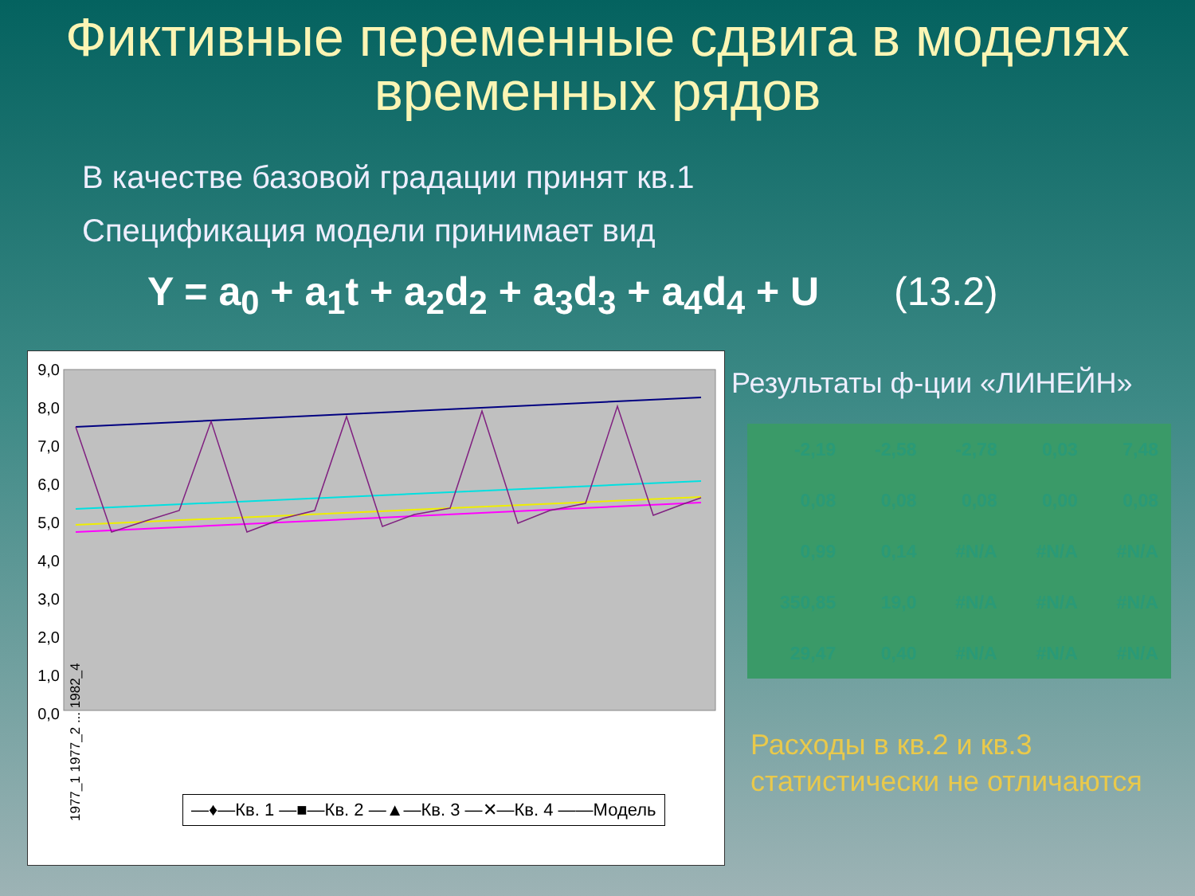Фиктивные переменные сдвига в моделях временных рядов
В качестве базовой градации принят кв.1
Спецификация модели принимает вид
Y = a<sub>0</sub> + a<sub>1</sub>t + a<sub>2</sub>d<sub>2</sub> + a<sub>3</sub>d<sub>3</sub> + a<sub>4</sub>d<sub>4</sub> + U (13.2)
9,0
8,0
7,0
6,0
5,0
4,0
3,0
2,0
1,0
0,0
1977_1 1977_2 ... 1982_4
—♦—Кв. 1 —■—Кв. 2 —▲—Кв. 3 —✕—Кв. 4 ——Модель
Результаты ф-ции «ЛИНЕЙН»
| -2,19 | -2,58 | -2,78 | 0,03 | 7,48 |
| 0,08 | 0,08 | 0,08 | 0,00 | 0,08 |
| 0,99 | 0,14 | #N/A | #N/A | #N/A |
| 350,85 | 19,0 | #N/A | #N/A | #N/A |
| 29,47 | 0,40 | #N/A | #N/A | #N/A |
Расходы в кв.2 и кв.3
статистически не отличаются